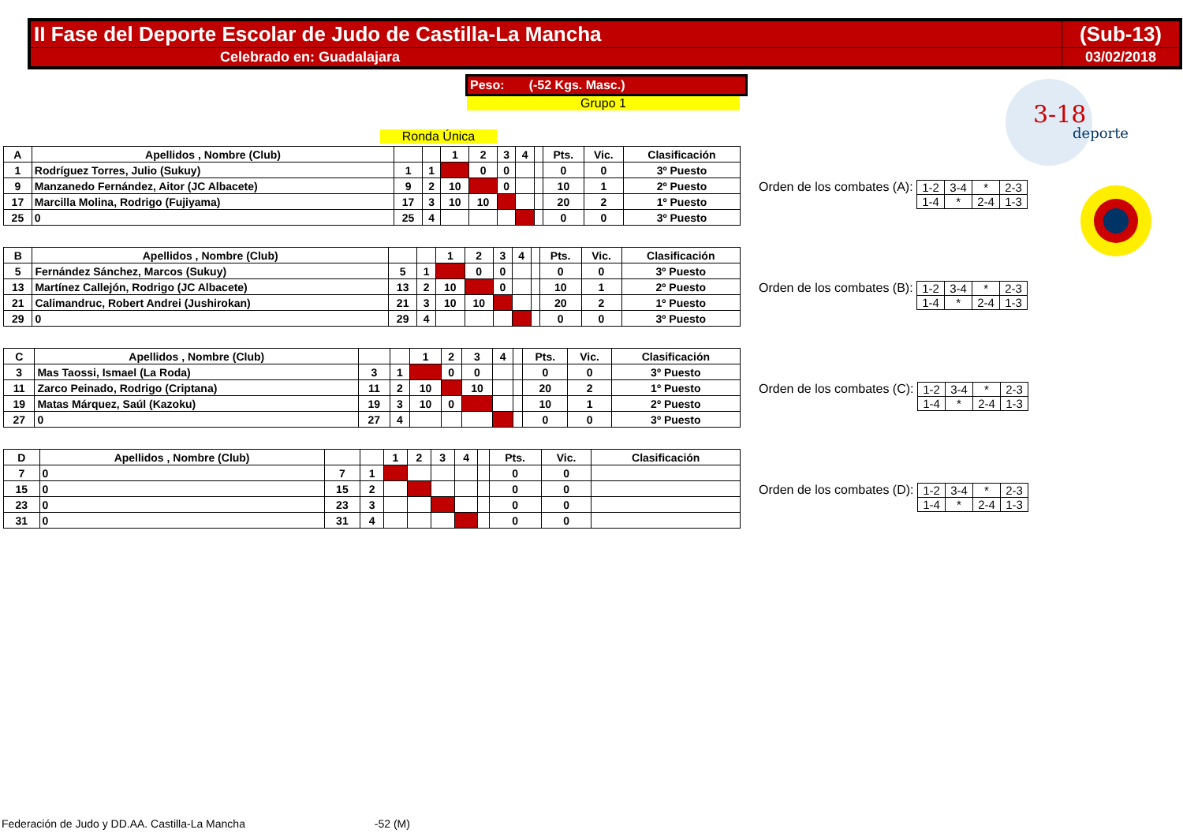| II Fase del Deporte Escolar de Judo de Castilla-La Mancha | (Sub-13) |
| Celebrado en: Guadalajara | 03/02/2018 |
Peso: (-52 Kgs. Masc.)
Grupo 1
Ronda Única
| A | Apellidos , Nombre (Club) | | | 1 | 2 | 3 | 4 | | Pts. | Vic. | Clasificación |
| 1 | Rodríguez Torres, Julio (Sukuy) | 1 | 1 | | 0 | 0 | | | 0 | 0 | 3º Puesto |
| 9 | Manzanedo Fernández, Aitor (JC Albacete) | 9 | 2 | 10 | | 0 | | | 10 | 1 | 2º Puesto |
| 17 | Marcilla Molina, Rodrigo (Fujiyama) | 17 | 3 | 10 | 10 | | | | 20 | 2 | 1º Puesto |
| 25 | 0 | 25 | 4 | | | | | | 0 | 0 | 3º Puesto |
Orden de los combates (A):
| 1-2 | 3-4 | * | 2-3 |
| 1-4 | * | 2-4 | 1-3 |
| B | Apellidos , Nombre (Club) | | | 1 | 2 | 3 | 4 | | Pts. | Vic. | Clasificación |
| 5 | Fernández Sánchez, Marcos (Sukuy) | 5 | 1 | | 0 | 0 | | | 0 | 0 | 3º Puesto |
| 13 | Martínez Callejón, Rodrigo (JC Albacete) | 13 | 2 | 10 | | 0 | | | 10 | 1 | 2º Puesto |
| 21 | Calimandruc, Robert Andrei (Jushirokan) | 21 | 3 | 10 | 10 | | | | 20 | 2 | 1º Puesto |
| 29 | 0 | 29 | 4 | | | | | | 0 | 0 | 3º Puesto |
Orden de los combates (B):
| 1-2 | 3-4 | * | 2-3 |
| 1-4 | * | 2-4 | 1-3 |
| C | Apellidos , Nombre (Club) | | | 1 | 2 | 3 | 4 | | Pts. | Vic. | Clasificación |
| 3 | Mas Taossi, Ismael (La Roda) | 3 | 1 | | 0 | 0 | | | 0 | 0 | 3º Puesto |
| 11 | Zarco Peinado, Rodrigo (Criptana) | 11 | 2 | 10 | | 10 | | | 20 | 2 | 1º Puesto |
| 19 | Matas Márquez, Saúl (Kazoku) | 19 | 3 | 10 | 0 | | | | 10 | 1 | 2º Puesto |
| 27 | 0 | 27 | 4 | | | | | | 0 | 0 | 3º Puesto |
Orden de los combates (C):
| 1-2 | 3-4 | * | 2-3 |
| 1-4 | * | 2-4 | 1-3 |
| D | Apellidos , Nombre (Club) | | | 1 | 2 | 3 | 4 | | Pts. | Vic. | Clasificación |
| 7 | 0 | 7 | 1 | | | | | | 0 | 0 | |
| 15 | 0 | 15 | 2 | | | | | | 0 | 0 | |
| 23 | 0 | 23 | 3 | | | | | | 0 | 0 | |
| 31 | 0 | 31 | 4 | | | | | | 0 | 0 | |
Orden de los combates (D):
| 1-2 | 3-4 | * | 2-3 |
| 1-4 | * | 2-4 | 1-3 |
3-18
deporte
Federación de Judo y DD.AA. Castilla-La Mancha -52 (M)